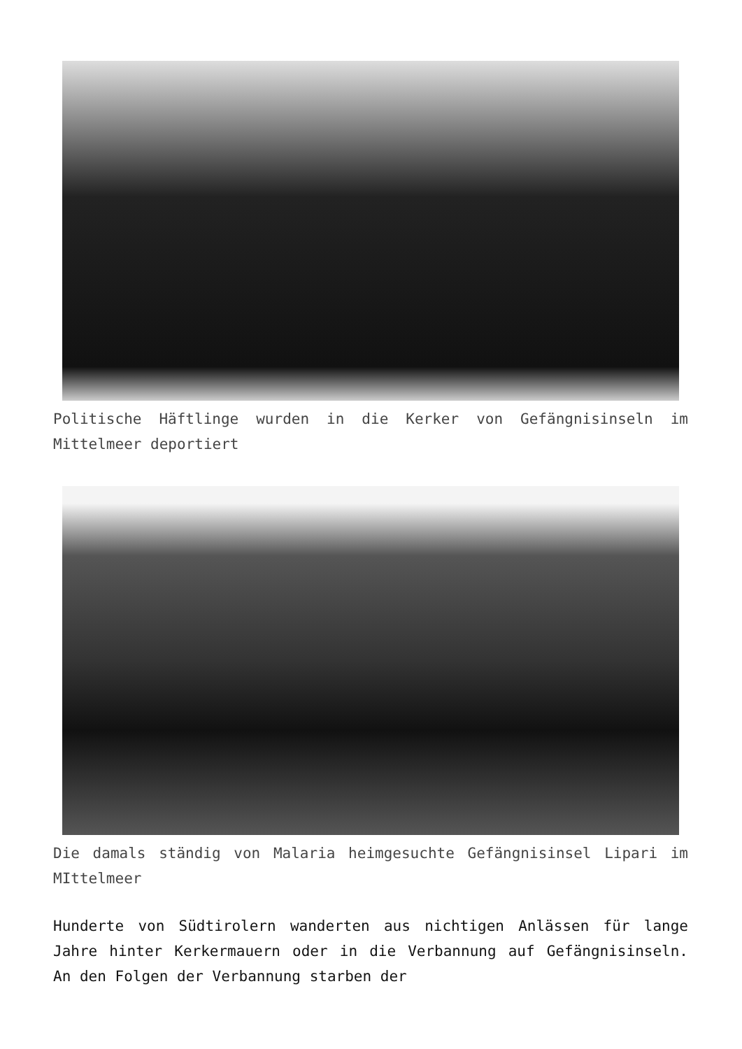Politische Häftlinge wurden in die Kerker von Gefängnisinseln im Mittelmeer deportiert
Die damals ständig von Malaria heimgesuchte Gefängnisinsel Lipari im MIttelmeer
Hunderte von Südtirolern wanderten aus nichtigen Anlässen für lange Jahre hinter Kerkermauern oder in die Verbannung auf Gefängnisinseln. An den Folgen der Verbannung starben der